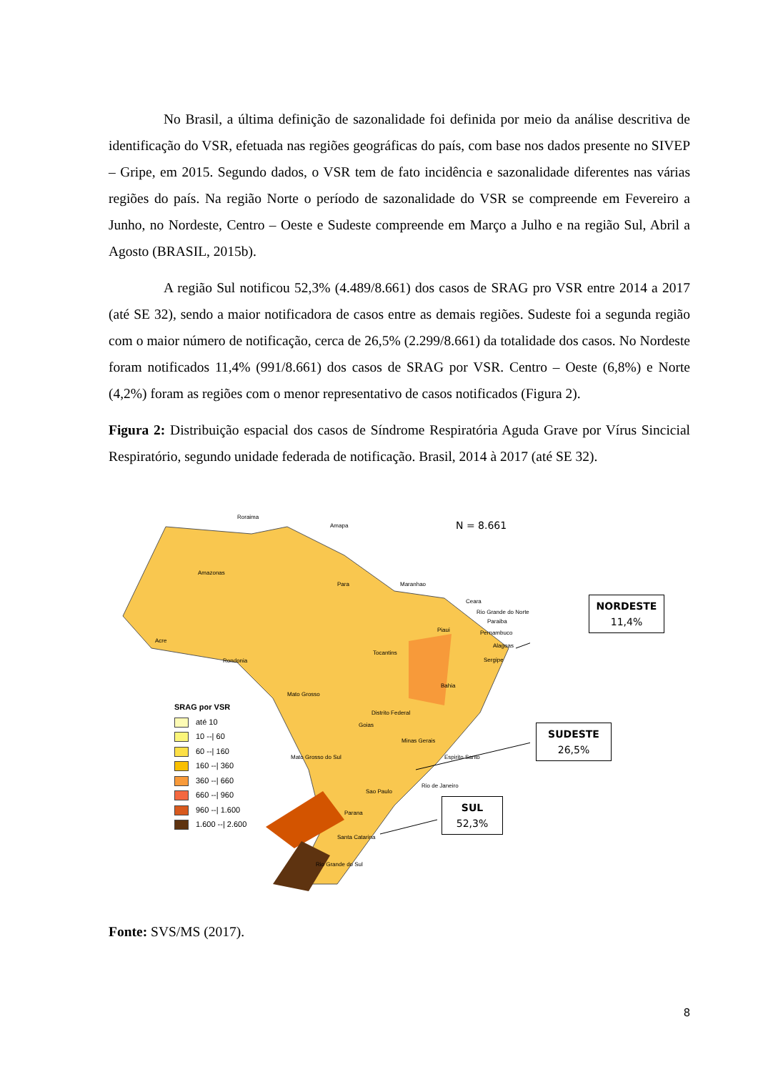No Brasil, a última definição de sazonalidade foi definida por meio da análise descritiva de identificação do VSR, efetuada nas regiões geográficas do país, com base nos dados presente no SIVEP – Gripe, em 2015. Segundo dados, o VSR tem de fato incidência e sazonalidade diferentes nas várias regiões do país. Na região Norte o período de sazonalidade do VSR se compreende em Fevereiro a Junho, no Nordeste, Centro – Oeste e Sudeste compreende em Março a Julho e na região Sul, Abril a Agosto (BRASIL, 2015b).
A região Sul notificou 52,3% (4.489/8.661) dos casos de SRAG pro VSR entre 2014 a 2017 (até SE 32), sendo a maior notificadora de casos entre as demais regiões. Sudeste foi a segunda região com o maior número de notificação, cerca de 26,5% (2.299/8.661) da totalidade dos casos. No Nordeste foram notificados 11,4% (991/8.661) dos casos de SRAG por VSR. Centro – Oeste (6,8%) e Norte (4,2%) foram as regiões com o menor representativo de casos notificados (Figura 2).
Figura 2: Distribuição espacial dos casos de Síndrome Respiratória Aguda Grave por Vírus Sincicial Respiratório, segundo unidade federada de notificação. Brasil, 2014 à 2017 (até SE 32).
N = 8.661
Roraima
Amapa
Amazonas
Para Maranhao
Ceara
Rio Grande do Norte
Paraiba
Piaui Pernambuco
Acre
Alagoas
Tocantins
Rondonia Sergipe
Bahia
Mato Grosso
Distrito Federal
Goias
Minas Gerais
Mato Grosso do Sul Espirito Santo
Sao Paulo
Rio de Janeiro
Parana
Santa Catarina
Rio Grande do Sul
SRAG por VSR
até 10
10 --| 60
60 --| 160
160 --| 360
360 --| 660
660 --| 960
960 --| 1.600
1.600 --| 2.600
NORDESTE
11,4%
SUDESTE
26,5%
SUL
52,3%
Fonte: SVS/MS (2017).
8